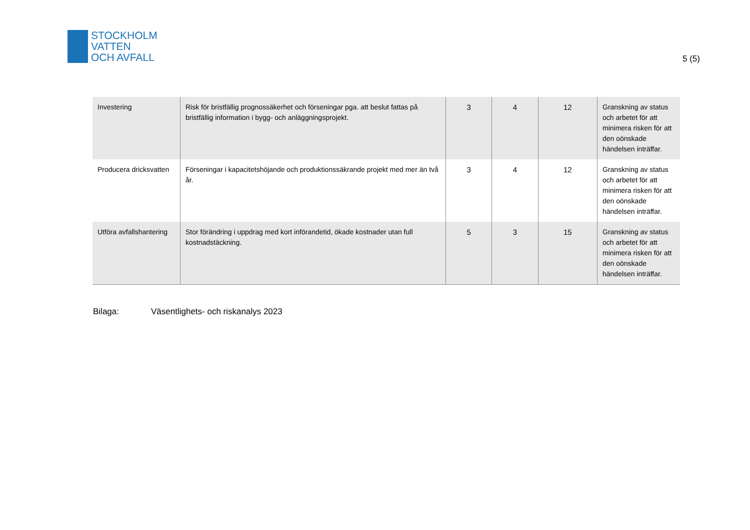STOCKHOLM
VATTEN
OCH AVFALL
5 (5)
| Investering | Risk för bristfällig prognossäkerhet och förseningar pga. att beslut fattas på bristfällig information i bygg- och anläggningsprojekt. | 3 | 4 | 12 | Granskning av status och arbetet för att minimera risken för att den oönskade händelsen inträffar. |
| Producera dricksvatten | Förseningar i kapacitetshöjande och produktionssäkrande projekt med mer än två år. | 3 | 4 | 12 | Granskning av status och arbetet för att minimera risken för att den oönskade händelsen inträffar. |
| Utföra avfallshantering | Stor förändring i uppdrag med kort införandetid, ökade kostnader utan full kostnadstäckning. | 5 | 3 | 15 | Granskning av status och arbetet för att minimera risken för att den oönskade händelsen inträffar. |
Bilaga: Väsentlighets- och riskanalys 2023